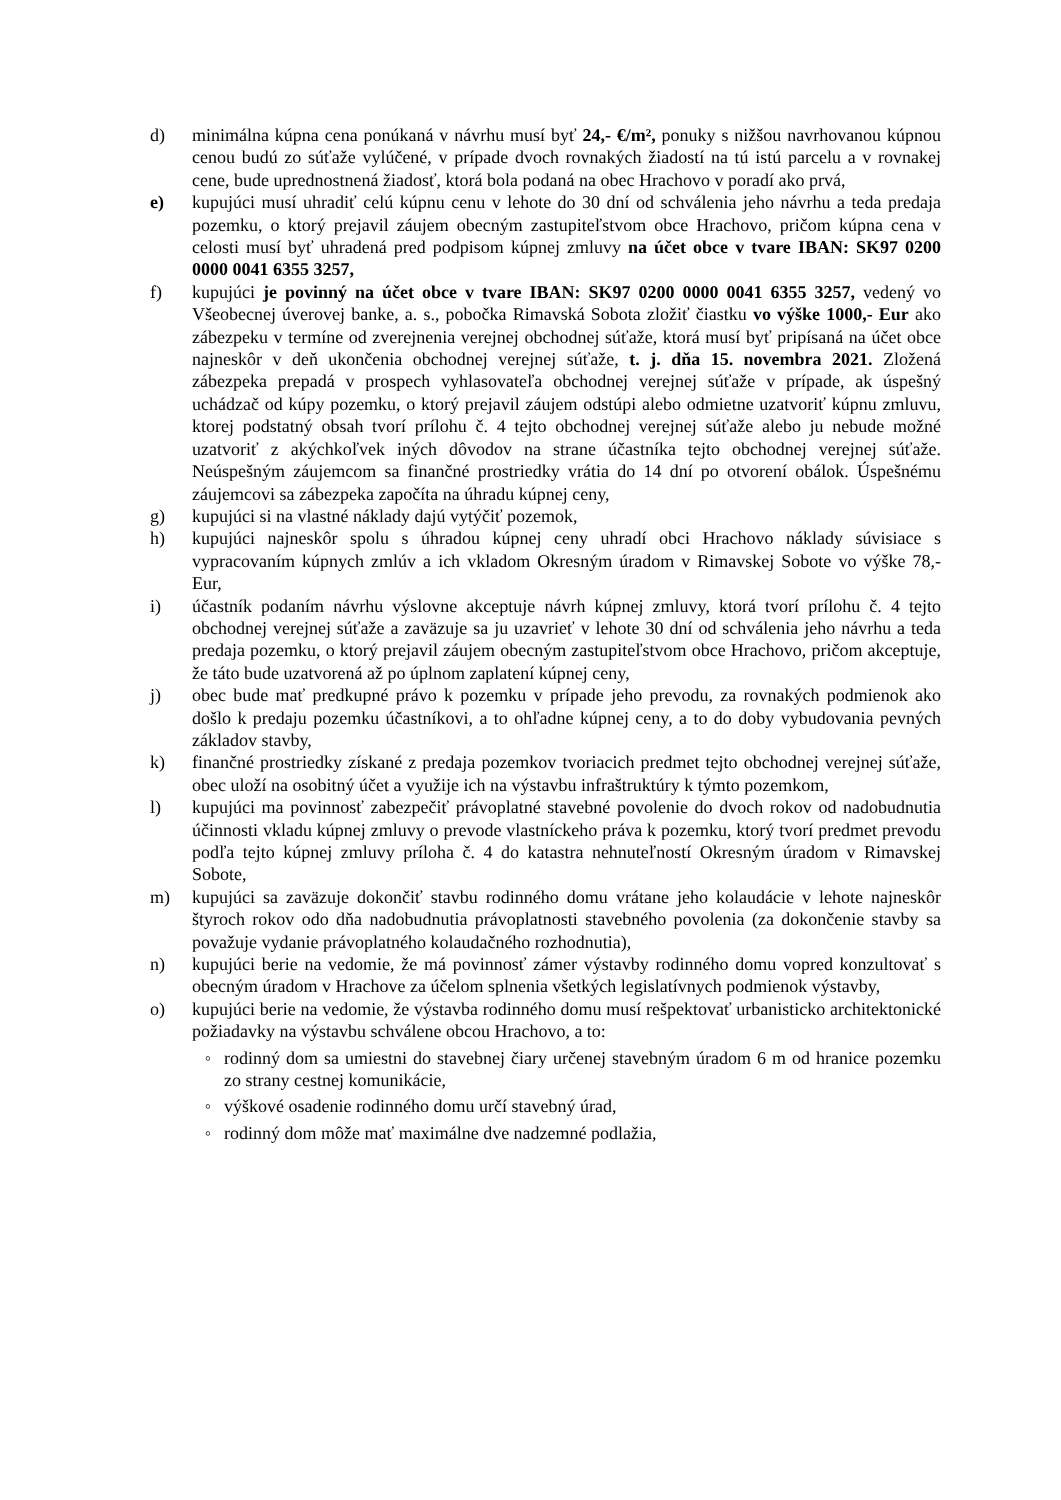d) minimálna kúpna cena ponúkaná v návrhu musí byť 24,- €/m², ponuky s nižšou navrhovanou kúpnou cenou budú zo súťaže vylúčené, v prípade dvoch rovnakých žiadostí na tú istú parcelu a v rovnakej cene, bude uprednostnená žiadosť, ktorá bola podaná na obec Hrachovo v poradí ako prvá,
e) kupujúci musí uhradiť celú kúpnu cenu v lehote do 30 dní od schválenia jeho návrhu a teda predaja pozemku, o ktorý prejavil záujem obecným zastupiteľstvom obce Hrachovo, pričom kúpna cena v celosti musí byť uhradená pred podpisom kúpnej zmluvy na účet obce v tvare IBAN: SK97 0200 0000 0041 6355 3257,
f) kupujúci je povinný na účet obce v tvare IBAN: SK97 0200 0000 0041 6355 3257, vedený vo Všeobecnej úverovej banke, a. s., pobočka Rimavská Sobota zložiť čiastku vo výške 1000,- Eur ako zábezpeku v termíne od zverejnenia verejnej obchodnej súťaže, ktorá musí byť pripísaná na účet obce najneskôr v deň ukončenia obchodnej verejnej súťaže, t. j. dňa 15. novembra 2021. Zložená zábezpeka prepadá v prospech vyhlasovateľa obchodnej verejnej súťaže v prípade, ak úspešný uchádzač od kúpy pozemku, o ktorý prejavil záujem odstúpi alebo odmietne uzatvoriť kúpnu zmluvu, ktorej podstatný obsah tvorí prílohu č. 4 tejto obchodnej verejnej súťaže alebo ju nebude možné uzatvoriť z akýchkoľvek iných dôvodov na strane účastníka tejto obchodnej verejnej súťaže. Neúspešným záujemcom sa finančné prostriedky vrátia do 14 dní po otvorení obálok. Úspešnému záujemcovi sa zábezpeka započíta na úhradu kúpnej ceny,
g) kupujúci si na vlastné náklady dajú vytýčiť pozemok,
h) kupujúci najneskôr spolu s úhradou kúpnej ceny uhradí obci Hrachovo náklady súvisiace s vypracovaním kúpnych zmlúv a ich vkladom Okresným úradom v Rimavskej Sobote vo výške 78,- Eur,
i) účastník podaním návrhu výslovne akceptuje návrh kúpnej zmluvy, ktorá tvorí prílohu č. 4 tejto obchodnej verejnej súťaže a zaväzuje sa ju uzavrieť v lehote 30 dní od schválenia jeho návrhu a teda predaja pozemku, o ktorý prejavil záujem obecným zastupiteľstvom obce Hrachovo, pričom akceptuje, že táto bude uzatvorená až po úplnom zaplatení kúpnej ceny,
j) obec bude mať predkupné právo k pozemku v prípade jeho prevodu, za rovnakých podmienok ako došlo k predaju pozemku účastníkovi, a to ohľadne kúpnej ceny, a to do doby vybudovania pevných základov stavby,
k) finančné prostriedky získané z predaja pozemkov tvoriacich predmet tejto obchodnej verejnej súťaže, obec uloží na osobitný účet a využije ich na výstavbu infraštruktúry k týmto pozemkom,
l) kupujúci ma povinnosť zabezpečiť právoplatné stavebné povolenie do dvoch rokov od nadobudnutia účinnosti vkladu kúpnej zmluvy o prevode vlastníckeho práva k pozemku, ktorý tvorí predmet prevodu podľa tejto kúpnej zmluvy príloha č. 4 do katastra nehnuteľností Okresným úradom v Rimavskej Sobote,
m) kupujúci sa zaväzuje dokončiť stavbu rodinného domu vrátane jeho kolaudácie v lehote najneskôr štyroch rokov odo dňa nadobudnutia právoplatnosti stavebného povolenia (za dokončenie stavby sa považuje vydanie právoplatného kolaudačného rozhodnutia),
n) kupujúci berie na vedomie, že má povinnosť zámer výstavby rodinného domu vopred konzultovať s obecným úradom v Hrachove za účelom splnenia všetkých legislatívnych podmienok výstavby,
o) kupujúci berie na vedomie, že výstavba rodinného domu musí rešpektovať urbanisticko architektonické požiadavky na výstavbu schválene obcou Hrachovo, a to:
◦ rodinný dom sa umiestni do stavebnej čiary určenej stavebným úradom 6 m od hranice pozemku zo strany cestnej komunikácie,
◦ výškové osadenie rodinného domu určí stavebný úrad,
◦ rodinný dom môže mať maximálne dve nadzemné podlažia,